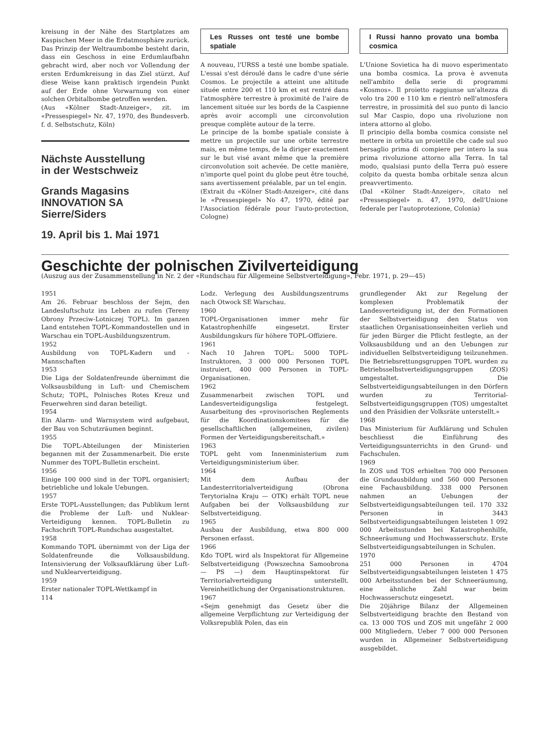kreisung in der Nähe des Startplatzes am Kaspischen Meer in die Erdatmosphäre zurück.
Das Prinzip der Weltraumbombe besteht darin, dass ein Geschoss in eine Erdumlaufbahn gebracht wird, aber noch vor Vollendung der ersten Erdumkreisung in das Ziel stürzt. Auf diese Weise kann praktisch irgendein Punkt auf der Erde ohne Vorwarnung von einer solchen Orbitalbombe getroffen werden.
(Aus «Kölner Stadt-Anzeiger», zit. im «Pressespiegel» Nr. 47, 1970, des Bundesverb. f. d. Selbstschutz, Köln)
Nächste Ausstellung
in der Westschweiz
Grands Magasins
INNOVATION SA
Sierre/Siders
19. April bis 1. Mai 1971
Les Russes ont testé une bombe spatiale
A nouveau, l'URSS a testé une bombe spatiale. L'essai s'est déroulé dans le cadre d'une série Cosmos. Le projectile a atteint une altitude située entre 200 et 110 km et est rentré dans l'atmosphère terrestre à proximité de l'aire de lancement située sur les bords de la Caspienne après avoir accompli une circonvolution presque complète autour de la terre.
Le principe de la bombe spatiale consiste à mettre un projectile sur une orbite terrestre mais, en même temps, de la diriger exactement sur le but visé avant même que la première circonvolution soit achevée. De cette manière, n'importe quel point du globe peut être touché, sans avertissement préalable, par un tel engin.
(Extrait du «Kölner Stadt-Anzeiger», cité dans le «Pressespiegel» No 47, 1970, édité par l'Association fédérale pour l'auto-protection, Cologne)
I Russi hanno provato una bomba cosmica
L'Unione Sovietica ha di nuovo esperimentato una bomba cosmica. La prova è avvenuta nell'ambito della serie di programmi «Kosmos». Il proietto raggiunse un'altezza di volo tra 200 e 110 km e rientrò nell'atmosfera terrestre, in prossimità del suo punto di lancio sul Mar Caspio, dopo una rivoluzione non intera attorno al globo.
Il principio della bomba cosmica consiste nel mettere in orbita un proiettile che cade sul suo bersaglio prima di compiere per intero la sua prima rivoluzione attorno alla Terra. In tal modo, qualsiasi punto della Terra può essere colpito da questa bomba orbitale senza alcun preavvertimento.
(Dal «Kölner Stadt-Anzeiger», citato nel «Pressespiegel» n. 47, 1970, dell'Unione federale per l'autoprotezione, Colonia)
Geschichte der polnischen Zivilverteidigung
(Auszug aus der Zusammenstellung in Nr. 2 der «Rundschau für Allgemeine Selbstverteidigung», Febr. 1971, p. 29—45)
1951
Am 26. Februar beschloss der Sejm, den Landesluftschutz ins Leben zu rufen (Tereny Obrony Przeciw-Lotniczej TOPL). Im ganzen Land entstehen TOPL-Kommandostellen und in Warschau ein TOPL-Ausbildungszentrum.
1952
Ausbildung von TOPL-Kadern und -Mannschaften
1953
Die Liga der Soldatenfreunde übernimmt die Volksausbildung in Luft- und Chemischem Schutz; TOPL, Polnisches Rotes Kreuz und Feuerwehren sind daran beteiligt.
1954
Ein Alarm- und Warnsystem wird aufgebaut, der Bau von Schutzräumen beginnt.
1955
Die TOPL-Abteilungen der Ministerien begannen mit der Zusammenarbeit. Die erste Nummer des TOPL-Bulletin erscheint.
1956
Einige 100 000 sind in der TOPL organisiert; betriebliche und lokale Uebungen.
1957
Erste TOPL-Ausstellungen; das Publikum lernt die Probleme der Luft- und Nuklear-Verteidigung kennen. TOPL-Bulletin zu Fachschrift TOPL-Rundschau ausgestaltet.
1958
Kommando TOPL übernimmt von der Liga der Soldatenfreunde die Volksausbildung. Intensivierung der Volksaufklärung über Luft- und Nuklearverteidigung.
1959
Erster nationaler TOPL-Wettkampf in
114
Lodz. Verlegung des Ausbildungszentrums nach Otwock SE Warschau.
1960
TOPL-Organisationen immer mehr für Katastrophenhilfe eingesetzt. Erster Ausbildungskurs für höhere TOPL-Offiziere.
1961
Nach 10 Jahren TOPL: 5000 TOPL-Instruktoren, 3 000 000 Personen TOPL instruiert, 400 000 Personen in TOPL-Organisationen.
1962
Zusammenarbeit zwischen TOPL und Landesverteidigungsliga festgelegt. Ausarbeitung des «provisorischen Reglements für die Koordinationskomitees für die gesellschaftlichen (allgemeinen, zivilen) Formen der Verteidigungsbereitschaft.»
1963
TOPL geht vom Innenministerium zum Verteidigungsministerium über.
1964
Mit dem Aufbau der Landesterritorialverteidigung (Obrona Terytorialna Kraju — OTK) erhält TOPL neue Aufgaben bei der Volksausbildung zur Selbstverteidigung.
1965
Ausbau der Ausbildung, etwa 800 000 Personen erfasst.
1966
Kdo TOPL wird als Inspektorat für Allgemeine Selbstverteidigung (Powszechna Samoobrona — PS —) dem Hauptinspektorat für Territorialverteidigung unterstellt. Vereinheitlichung der Organisationstrukturen.
1967
«Sejm genehmigt das Gesetz über die allgemeine Verpflichtung zur Verteidigung der Volksrepublik Polen, das ein
grundlegender Akt zur Regelung der komplexen Problematik der Landesverteidigung ist, der den Formationen der Selbstverteidigung den Status von staatlichen Organisationseinheiten verlieh und für jeden Bürger die Pflicht festlegte, an der Volksausbildung und an den Uebungen zur individuellen Selbstverteidigung teilzunehmen. Die Betriebsrettungsgruppen TOPL wurden zu Betriebsselbstverteidigungsgruppen (ZOS) umgestaltet. Die Selbstverteidigungsabteilungen in den Dörfern wurden zu Territorial-Selbstverteidigungsgruppen (TOS) umgestaltet und den Präsidien der Volksräte unterstellt.»
1968
Das Ministerium für Aufklärung und Schulen beschliesst die Einführung des Verteidigungsunterrichts in den Grund- und Fachschulen.
1969
In ZOS und TOS erhielten 700 000 Personen die Grundausbildung und 560 000 Personen eine Fachausbildung. 338 000 Personen nahmen an Uebungen der Selbstverteidigungsabteilungen teil. 170 332 Personen in 3443 Selbstverteidigungsabteilungen leisteten 1 092 000 Arbeitsstunden bei Katastrophenhilfe, Schneeräumung und Hochwasserschutz. Erste Selbstverteidigungsabteilungen in Schulen.
1970
251 000 Personen in 4704 Selbstverteidigungsabteilungen leisteten 1 475 000 Arbeitsstunden bei der Schneeräumung, eine ähnliche Zahl war beim Hochwasserschutz eingesetzt.
Die 20jährige Bilanz der Allgemeinen Selbstverteidigung brachte den Bestand von ca. 13 000 TOS und ZOS mit ungefähr 2 000 000 Mitgliedern. Ueber 7 000 000 Personen wurden in Allgemeiner Selbstverteidigung ausgebildet.